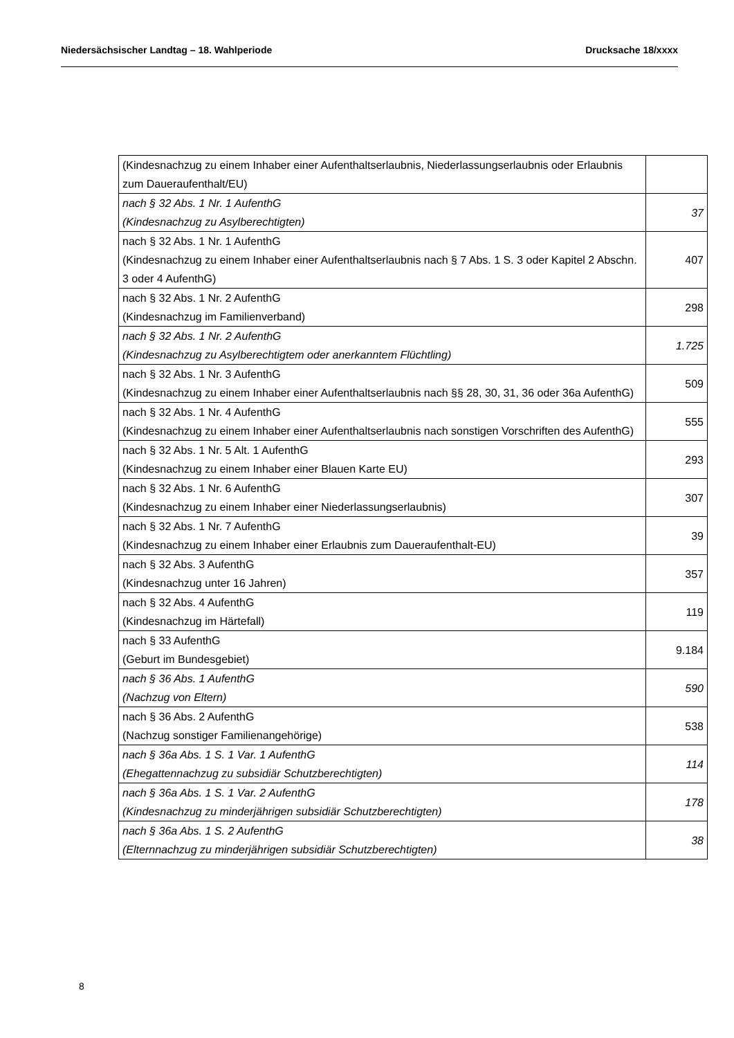Niedersächsischer Landtag – 18. Wahlperiode Drucksache 18/xxxx
| (Kindesnachzug zu einem Inhaber einer Aufenthaltserlaubnis, Niederlassungserlaubnis oder Erlaubnis zum Daueraufenthalt/EU) | |
| nach § 32 Abs. 1 Nr. 1 AufenthG (Kindesnachzug zu Asylberechtigten) | 37 |
| nach § 32 Abs. 1 Nr. 1 AufenthG (Kindesnachzug zu einem Inhaber einer Aufenthaltserlaubnis nach § 7 Abs. 1 S. 3 oder Kapitel 2 Abschn. 3 oder 4 AufenthG) | 407 |
| nach § 32 Abs. 1 Nr. 2 AufenthG (Kindesnachzug im Familienverband) | 298 |
| nach § 32 Abs. 1 Nr. 2 AufenthG (Kindesnachzug zu Asylberechtigtem oder anerkanntem Flüchtling) | 1.725 |
| nach § 32 Abs. 1 Nr. 3 AufenthG (Kindesnachzug zu einem Inhaber einer Aufenthaltserlaubnis nach §§ 28, 30, 31, 36 oder 36a AufenthG) | 509 |
| nach § 32 Abs. 1 Nr. 4 AufenthG (Kindesnachzug zu einem Inhaber einer Aufenthaltserlaubnis nach sonstigen Vorschriften des AufenthG) | 555 |
| nach § 32 Abs. 1 Nr. 5 Alt. 1 AufenthG (Kindesnachzug zu einem Inhaber einer Blauen Karte EU) | 293 |
| nach § 32 Abs. 1 Nr. 6 AufenthG (Kindesnachzug zu einem Inhaber einer Niederlassungserlaubnis) | 307 |
| nach § 32 Abs. 1 Nr. 7 AufenthG (Kindesnachzug zu einem Inhaber einer Erlaubnis zum Daueraufenthalt-EU) | 39 |
| nach § 32 Abs. 3 AufenthG (Kindesnachzug unter 16 Jahren) | 357 |
| nach § 32 Abs. 4 AufenthG (Kindesnachzug im Härtefall) | 119 |
| nach § 33 AufenthG (Geburt im Bundesgebiet) | 9.184 |
| nach § 36 Abs. 1 AufenthG (Nachzug von Eltern) | 590 |
| nach § 36 Abs. 2 AufenthG (Nachzug sonstiger Familienangehörige) | 538 |
| nach § 36a Abs. 1 S. 1 Var. 1 AufenthG (Ehegattennachzug zu subsidiär Schutzberechtigten) | 114 |
| nach § 36a Abs. 1 S. 1 Var. 2 AufenthG (Kindesnachzug zu minderjährigen subsidiär Schutzberechtigten) | 178 |
| nach § 36a Abs. 1 S. 2 AufenthG (Elternnachzug zu minderjährigen subsidiär Schutzberechtigten) | 38 |
8